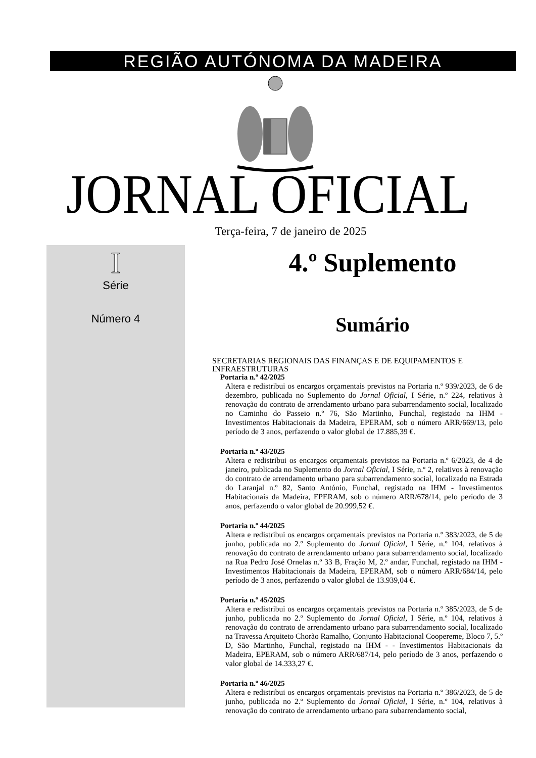REGIÃO AUTÓNOMA DA MADEIRA
JORNAL OFICIAL
Terça-feira, 7 de janeiro de 2025
I
Série
Número 4
4.º Suplemento
Sumário
SECRETARIAS REGIONAIS DAS FINANÇAS E DE EQUIPAMENTOS E INFRAESTRUTURAS
Portaria n.º 42/2025
Altera e redistribui os encargos orçamentais previstos na Portaria n.º 939/2023, de 6 de dezembro, publicada no Suplemento do Jornal Oficial, I Série, n.º 224, relativos à renovação do contrato de arrendamento urbano para subarrendamento social, localizado no Caminho do Passeio n.º 76, São Martinho, Funchal, registado na IHM - Investimentos Habitacionais da Madeira, EPERAM, sob o número ARR/669/13, pelo período de 3 anos, perfazendo o valor global de 17.885,39 €.
Portaria n.º 43/2025
Altera e redistribui os encargos orçamentais previstos na Portaria n.º 6/2023, de 4 de janeiro, publicada no Suplemento do Jornal Oficial, I Série, n.º 2, relativos à renovação do contrato de arrendamento urbano para subarrendamento social, localizado na Estrada do Laranjal n.º 82, Santo António, Funchal, registado na IHM - Investimentos Habitacionais da Madeira, EPERAM, sob o número ARR/678/14, pelo período de 3 anos, perfazendo o valor global de 20.999,52 €.
Portaria n.º 44/2025
Altera e redistribui os encargos orçamentais previstos na Portaria n.º 383/2023, de 5 de junho, publicada no 2.º Suplemento do Jornal Oficial, I Série, n.º 104, relativos à renovação do contrato de arrendamento urbano para subarrendamento social, localizado na Rua Pedro José Ornelas n.º 33 B, Fração M, 2.º andar, Funchal, registado na IHM - Investimentos Habitacionais da Madeira, EPERAM, sob o número ARR/684/14, pelo período de 3 anos, perfazendo o valor global de 13.939,04 €.
Portaria n.º 45/2025
Altera e redistribui os encargos orçamentais previstos na Portaria n.º 385/2023, de 5 de junho, publicada no 2.º Suplemento do Jornal Oficial, I Série, n.º 104, relativos à renovação do contrato de arrendamento urbano para subarrendamento social, localizado na Travessa Arquiteto Chorão Ramalho, Conjunto Habitacional Coopereme, Bloco 7, 5.º D, São Martinho, Funchal, registado na IHM - - Investimentos Habitacionais da Madeira, EPERAM, sob o número ARR/687/14, pelo período de 3 anos, perfazendo o valor global de 14.333,27 €.
Portaria n.º 46/2025
Altera e redistribui os encargos orçamentais previstos na Portaria n.º 386/2023, de 5 de junho, publicada no 2.º Suplemento do Jornal Oficial, I Série, n.º 104, relativos à renovação do contrato de arrendamento urbano para subarrendamento social,